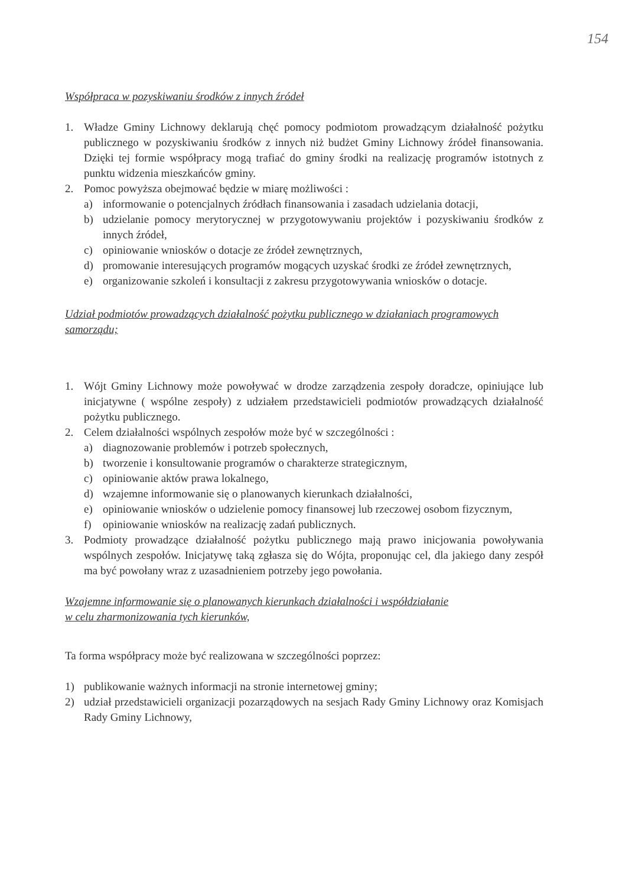154
Współpraca w pozyskiwaniu środków z innych źródeł
1. Władze Gminy Lichnowy deklarują chęć pomocy podmiotom prowadzącym działalność pożytku publicznego w pozyskiwaniu środków z innych niż budżet Gminy Lichnowy źródeł finansowania. Dzięki tej formie współpracy mogą trafiać do gminy środki na realizację programów istotnych z punktu widzenia mieszkańców gminy.
2. Pomoc powyższa obejmować będzie w miarę możliwości :
a) informowanie o potencjalnych źródłach finansowania i zasadach udzielania dotacji,
b) udzielanie pomocy merytorycznej w przygotowywaniu projektów i pozyskiwaniu środków z innych źródeł,
c) opiniowanie wniosków o dotacje ze źródeł zewnętrznych,
d) promowanie interesujących programów mogących uzyskać środki ze źródeł zewnętrznych,
e) organizowanie szkoleń i konsultacji z zakresu przygotowywania wniosków o dotacje.
Udział podmiotów prowadzących działalność pożytku publicznego w działaniach programowych samorządu;
1. Wójt Gminy Lichnowy może powoływać w drodze zarządzenia zespoły doradcze, opiniujące lub inicjatywne ( wspólne zespoły) z udziałem przedstawicieli podmiotów prowadzących działalność pożytku publicznego.
2. Celem działalności wspólnych zespołów może być w szczególności :
a) diagnozowanie problemów i potrzeb społecznych,
b) tworzenie i konsultowanie programów o charakterze strategicznym,
c) opiniowanie aktów prawa lokalnego,
d) wzajemne informowanie się o planowanych kierunkach działalności,
e) opiniowanie wniosków o udzielenie pomocy finansowej lub rzeczowej osobom fizycznym,
f) opiniowanie wniosków na realizację zadań publicznych.
3. Podmioty prowadzące działalność pożytku publicznego mają prawo inicjowania powoływania wspólnych zespołów. Inicjatywę taką zgłasza się do Wójta, proponując cel, dla jakiego dany zespół ma być powołany wraz z uzasadnieniem potrzeby jego powołania.
Wzajemne informowanie się o planowanych kierunkach działalności i współdziałanie
w celu zharmonizowania tych kierunków,
Ta forma współpracy może być realizowana w szczególności poprzez:
1) publikowanie ważnych informacji na stronie internetowej gminy;
2) udział przedstawicieli organizacji pozarządowych na sesjach Rady Gminy Lichnowy oraz Komisjach Rady Gminy Lichnowy,